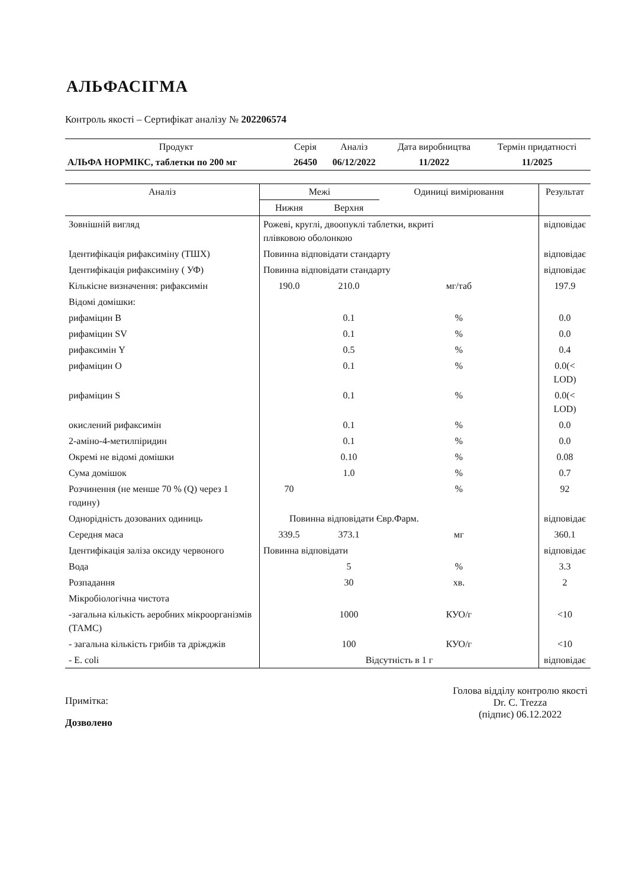АЛЬФАСІГМА
Контроль якості – Сертифікат аналізу № 202206574
| Продукт | Серія | Аналіз | Дата виробництва | Термін придатності |
| --- | --- | --- | --- | --- |
| АЛЬФА НОРМІКС, таблетки по 200 мг | 26450 | 06/12/2022 | 11/2022 | 11/2025 |
| Аналіз | Межі | | Одиниці вимірювання | Результат |
| --- | --- | --- | --- | --- |
| | Нижня | Верхня | | |
| Зовнішній вигляд | Рожеві, круглі, двоопуклі таблетки, вкриті плівковою оболонкою | | | відповідає |
| Ідентифікація рифаксиміну (ТШХ) | Повинна відповідати стандарту | | | відповідає |
| Ідентифікація рифаксиміну ( УФ) | Повинна відповідати стандарту | | | відповідає |
| Кількісне визначення: рифаксимін | 190.0 | 210.0 | мг/таб | 197.9 |
| Відомі домішки: | | | | |
| рифаміцин B | | 0.1 | % | 0.0 |
| рифаміцин SV | | 0.1 | % | 0.0 |
| рифаксимін Y | | 0.5 | % | 0.4 |
| рифаміцин O | | 0.1 | % | 0.0(< LOD) |
| рифаміцин S | | 0.1 | % | 0.0(< LOD) |
| окислений рифаксимін | | 0.1 | % | 0.0 |
| 2-аміно-4-метилпіридин | | 0.1 | % | 0.0 |
| Окремі не відомі домішки | | 0.10 | % | 0.08 |
| Сума домішок | | 1.0 | % | 0.7 |
| Розчинення (не менше 70 % (Q) через 1 годину) | 70 | | % | 92 |
| Однорідність дозованих одиниць | Повинна відповідати Євр.Фарм. | | | відповідає |
| Середня маса | 339.5 | 373.1 | мг | 360.1 |
| Ідентифікація заліза оксиду червоного | Повинна відповідати | | | відповідає |
| Вода | | 5 | % | 3.3 |
| Розпадання | | 30 | хв. | 2 |
| Мікробіологічна чистота | | | | |
| -загальна кількість аеробних мікроорганізмів (ТАМС) | | 1000 | КУО/г | <10 |
| - загальна кількість грибів та дріжджів | | 100 | КУО/г | <10 |
| - E. coli | Відсутність в 1 г | | | відповідає |
Примітка:
Дозволено
Голова відділу контролю якості
Dr. C. Trezza
(підпис) 06.12.2022